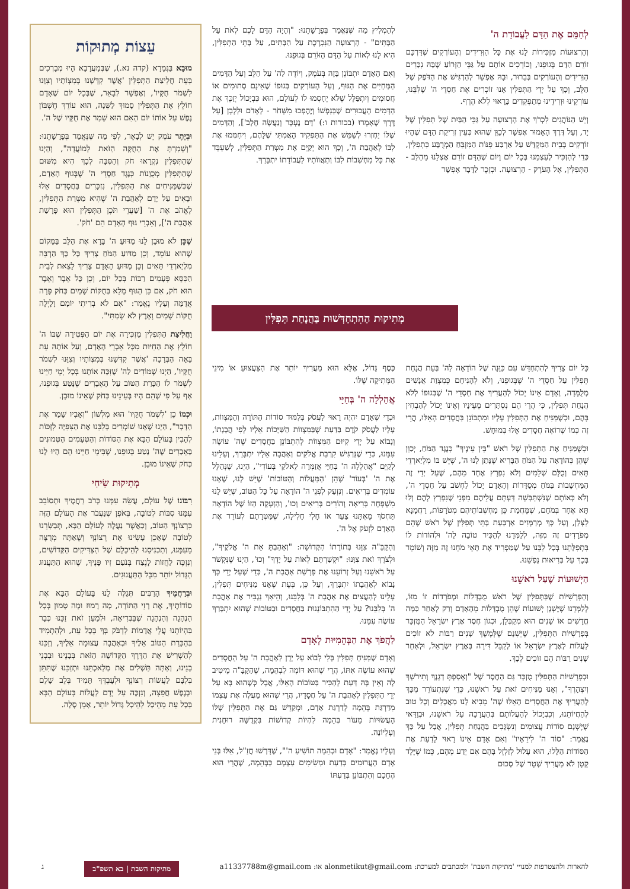לְחַמֵּם אֶת הַדָּם לַעֲבוֹדַת ה'
וְהָרְצוּעוֹת מַזְכִּירוֹת לָנוּ אֶת כָּל הַוְּרִידִים וְהָעוֹרְקִים שֶׁדַּרְכָּם זוֹרֵם הַדָּם בְּגוּפֵנוּ, וְכוֹרְכִים אוֹתָם עַל גַּבֵּי הַזְּרוֹעַ שֶׁבָּהּ נִכָּרִים הַוְּרִידִים וְהָעוֹרְקִים בְּבֵרוּר, וּבָהּ אֶפְשָׁר לְהַרְגִּישׁ אֶת הַדֹּפֶק שֶׁל הַלֵּב, וְכָךְ עַל יְדֵי הַתְּפִלִּין אָנוּ זוֹכְרִים אֶת חַסְדֵי ה' שֶׁלִּבֵּנוּ, עוֹרְקֵינוּ וּוְרִידֵינוּ מְתַפְקְדִים כָּרָאוּי לְלֹא הֶרֶף.
וְיֵשׁ הַנּוֹהֲגִים לִכְרֹךְ אֶת הָרְצוּעָה עַל גַּבֵּי הַבַּיִת שֶׁל תְּפִלִּין שֶׁל יָד, וְעַל דֶּרֶךְ הָאָמוּר אֶפְשָׁר לְכַוֵּן שֶׁהוּא כְּעֵין זְרִיקַת הַדָּם שֶׁהָיוּ זוֹרְקִים בְּבֵית הַמִּקְדָּשׁ עַל אַרְבַּע פִּנּוֹת הַמִּזְבֵּחַ הַמְרֻבָּע כִּתְפִלִּין, כְּדֵי לְהַזְכִּיר לְעַצְמֵנוּ בְּכָל יוֹם וָיוֹם שֶׁהַדָּם זוֹרֵם אֶצְלֵנוּ מֵהַלֵּב - הַתְּפִלִּין, אֶל הָעֹרֶק - הָרְצוּעָה. וּכְזֵכֶר לַדָּבָר אֶפְשָׁר
לְהַמְלִיץ מַה שֶּׁנֶּאֱמַר בְּפָרָשָׁתֵנוּ: "וְהָיָה הַדָּם לָכֶם לְאֹת עַל הַבָּתִּים" - הָרְצוּעָה הַנִּכְרֶכֶת עַל הַבָּתִּים, עַל בָּתֵּי הַתְּפִלִּין, הִיא לָנוּ לְאוֹת עַל הַדָּם הַזּוֹרֵם בְּגוּפֵנוּ.
וְאִם הָאָדָם יִתְבּוֹנֵן בָּזֶה בְּעֹמֶק, וְיוֹדֶה לַה' עַל הַלֵּב וְעַל הַדָּמִים הַמְּחַיִּים אֶת הַגּוּף, וְעַל הָעוֹרְקִים בְּגוּפוֹ שֶׁאֵינָם סְתוּמִים אוֹ חֲסוּמִים וְיִתְפַּלֵּל שֶׁלֹּא יֵחָסְמוּ לוֹ לְעוֹלָם, הוּא כִּבְיָכוֹל יְזַכֵּךְ אֶת הַדָּמִים הָעֲכוּרִים שֶׁבְּנַפְשׁוֹ וְיֶהֶפְכוּ מִשָּׁחֹר - לְאָדֹם וּלְלָבָן [עַל דֶּרֶךְ שֶׁאָמְרוּ (בכורות ו:) 'דָּם נֶעְכָּר וְנַעֲשָׂה חָלָב'], וְהַדָּמִים שֶׁלּוֹ יַחְזְרוּ לְשַׁמֵּשׁ אֶת הַתַּפְקִיד הָאֲמִתִּי שֶׁלָּהֶם, וִיחַמְּמוּ אֶת לִבּוֹ לְאַהֲבַת ה', וְכָךְ הוּא יְקַיֵּם אֶת מַטְּרַת הַתְּפִלִּין, לְשַׁעְבֵּד אֶת כָּל מַחְשְׁבוֹת לִבּוֹ וְתַאֲווֹתָיו לַעֲבוֹדָתוֹ יִתְבָּרַךְ.
עֵצוֹת מְתוּקוֹת
מוּבָא בַּגְּמָרָא (קדה נא.), שֶׁבְּמַעֲרָבָא הָיוּ מְבָרְכִים בְּעֵת חֲלִיצַת הַתְּפִלִּין 'אֲשֶׁר קִדְּשָׁנוּ בְּמִצְוֹתָיו וְצִוָּנוּ לִשְׁמֹר חֻקָּיו', וְאֶפְשָׁר לְבָאֵר, שֶׁבְּכָל יוֹם שֶׁאָדָם חוֹלֵץ אֶת הַתְּפִלִּין סָמוּךְ לַשֵּׁנָה, הוּא עוֹרֵךְ חֶשְׁבּוֹן נֶפֶשׁ עַל אוֹתוֹ יוֹם הַאִם הוּא שָׁמַר אֶת חֻקָּיו שֶׁל ה'.
וּבְיֶתֶר עֹמֶק יֵשׁ לְבָאֵר, לְפִי מַה שֶּׁנֶּאֱמַר בְּפָרָשָׁתֵנוּ: "וְשָׁמַרְתָּ אֶת הַחֻקָּה הַזֹּאת לְמוֹעֲדָהּ", וְהַיְנוּ שֶׁהַתְּפִלִּין נִקְרָאוּ חֹק וְהַסִּבָּה לְכָךְ הִיא מִשּׁוּם שֶׁהַתְּפִלִּין מְכֻוָּנוֹת כְּנֶגֶד חַסְדֵי ה' שֶׁבְּגוּף הָאָדָם, שֶׁכְּשֶׁמַּנִּיחִים אֶת הַתְּפִלִּין, נִזְכָּרִים בַּחֲסָדִים אֵלּוּ וּבָאִים עַל יָדָם לְאַהֲבַת ה' שֶׁהִיא מַטְּרַת הַתְּפִלִּין, לֶאֱהֹב אֶת ה' [שַׁעֲרֵי תֹּכֶן הַתְּפִלִּין הוּא פָּרָשַׁת אַהֲבַת ה'], וְאֵבְרֵי גּוּף הָאָדָם הֵם 'חֹק'.
שֶׁכֵּן לֹא מוּבָן לָנוּ מַדּוּעַ ה' בָּרָא אֶת הַלֵּב בַּמָּקוֹם שֶׁהוּא עוֹמֵד, וְכֵן מַדּוּעַ הַמֹּחַ צָרִיךְ כָּל כָּךְ הַרְבֵּה מִלְיַארְדֵי תָּאִים וְכֵן מַדּוּעַ הָאָדָם צָרִיךְ לָצֵאת לְבֵית הַכִּסֵּא פְּעָמִים רַבּוֹת בְּכָל יוֹם, וְכֵן כָּל אֵבֶר וְאֵבֶר הוּא חֹק, אִם כֵּן הַגּוּף מָלֵא בְּחֻקּוֹת שָׁמַיִם כְּחֹק פָּרָה אֲדֻמָּה וְעָלָיו נֶאֱמַר: "אִם לֹא בְרִיתִי יוֹמָם וָלָיְלָה חֻקּוֹת שָׁמַיִם וָאָרֶץ לֹא שָׂמְתִּי".
וַחֲלִיצַת הַתְּפִלִּין מַזְכִּירָה אֶת יוֹם הַפְּטִירָה שֶׁבּוֹ ה' חוֹלֵץ אֶת הַחִיּוּת מִכָּל אֵבְרֵי הָאָדָם, וְעַל אוֹתָהּ עֵת בָּאָה הַבְּרָכָה 'אֲשֶׁר קִדְּשָׁנוּ בְּמִצְוֹתָיו וְצִוָּנוּ לִשְׁמֹר חֻקָּיו', הַיְנוּ שֶׁמּוֹדִים לַה' שֶׁזִּכָּה אוֹתָנוּ בְּכָל יְמֵי חַיֵּינוּ לִשְׁמֹר לוֹ הַכָּרַת הַטּוֹב עַל הָאֵבָרִים שֶׁנָּטַע בְּגוּפֵנוּ, אַף עַל פִּי שֶׁהֵם הָיוּ בְּעֵינֵינוּ כְּחֹק שֶׁאֵינוֹ מוּבָן.
וּכְמוֹ כֵן 'לִשְׁמֹר חֻקָּיו' הוּא מִלְּשׁוֹן "וְאָבִיו שָׁמַר אֶת הַדָּבָר", הַיְנוּ שֶׁאָנוּ שׁוֹמְרִים בְּלִבֵּנוּ אֶת הַצִּפִּיָּה לִזְכּוֹת לְהָבִין בָּעוֹלָם הַבָּא אֶת הַסּוֹדוֹת וְהַטְּעָמִים הַטְּמוּנִים בָּאֵבָרִים שֶׁה' נָטַע בְּגוּפֵנוּ, שֶׁבִּימֵי חַיֵּינוּ הֵם הָיוּ לָנוּ כְּחֹק שֶׁאֵינוֹ מוּבָן.
מְתִיקוּת שִׂיחִי
רִבּוֹנוֹ שֶׁל עוֹלָם, עֲשֵׂה עִמָּנוּ כְּרֹב רַחֲמֶיךָ וּתְסוֹבֵב עִמָּנוּ סִבּוֹת לְטוֹבָה, בְּאֹפֶן שֶׁנַּעֲבֹר אֶת הָעוֹלָם הַזֶּה כִּרְצוֹנְךָ הַטּוֹב, וְכַאֲשֶׁר נַעֲלֶה לָעוֹלָם הַבָּא, תְּבַשְּׂרֵנוּ לְטוֹבָה שֶׁאָכֵן עָשִׂינוּ אֶת רְצוֹנְךָ וְשֶׁאַתָּה מְרֻצֶּה מֵעִמָּנוּ, וְתַכְנִיסֵנוּ לְהֵיכָלָם שֶׁל הַצַּדִּיקִים הַקְּדוֹשִׁים, וְנִזְכֶּה לַחֲזוֹת לָנֶצַח בְּנֹעַם זִיו פָּנֶיךָ, שֶׁהוּא הַתַּעֲנוּג הַגָּדוֹל יוֹתֵר מִכָּל הַתַּעֲנוּגִים.
וּבְרַחֲמֶיךָ הָרַבִּים תְּגַלֶּה לָנוּ בָּעוֹלָם הַבָּא אֶת סוֹדוֹתֶיךָ, אֶת רָזֵי הַתּוֹרָה, מָה רָמוּז וּמָה טָמוּן בְּכָל הַנְהָגָה וְהַנְהָגָה שֶׁבַּבְּרִיאָה, וּלְמַעַן זֹאת זַכֵּנוּ כְּבָר בִּהְיוֹתֵנוּ עֲלֵי אֲדָמוֹת לִדְבֹּק בְּךָ בְּכָל עֵת, וּלְהִתְמִיד בְּהַכָּרַת הַטּוֹב אֵלֶיךָ וּבְאַהֲבָה עֲצוּמָה אֵלֶיךָ, וְזַכֵּנוּ לְהַשְׁרִישׁ אֶת הַדֶּרֶךְ הַקְּדוֹשָׁה הַזֹּאת בְּבָנֵינוּ וּבִבְנֵי בָנֵינוּ, וְאַתָּה תַּשְׁלִים אֶת מְלַאכְתֵּנוּ וּתְזַכֵּנוּ שֶׁתִּתֵּן בְּלִבָּם לַעֲשׂוֹת רְצוֹנְךָ וּלְעָבְדְּךָ תָּמִיד בְּלֵב שָׁלֵם וּבְנֶפֶשׁ חֲפֵצָה, וְנִזְכֶּה עַל יָדָם לַעֲלוֹת בָּעוֹלָם הַבָּא בְּכָל עֵת מֵהֵיכָל לְהֵיכָל גָּדוֹל יוֹתֵר, אָמֵן סֶלָה.
מְתִיקוּת הַהִתְחַדְּשׁוּת בַּהֲנָחַת תְּפִלִּין
כָּל יוֹם צָרִיךְ לְהִתְחַדֵּשׁ עִם כַּוָּנָה שֶׁל הוֹדָאָה לַה' בְּעֵת הֲנָחַת תְּפִלִּין עַל חַסְדֵי ה' שֶׁבְּגוּפֵנוּ, וְלֹא לְהָנִיחָם כְּמִצְוַת אֲנָשִׁים מְלֻמָּדָה, וְאָדָם אֵינוֹ יָכוֹל לְהַעֲרִיךְ אֶת חַסְדֵי ה' שֶׁבְּגוּפוֹ לְלֹא הֲנָחַת תְּפִלִּין, כִּי הֲרֵי הֵם נִסְתָּרִים מֵעֵינָיו וְאֵינוֹ יָכוֹל לְהַבְחִין בָּהֶם, וּכְשֶׁמַּנִּיחַ אֶת הַתְּפִלִּין עָלָיו וּמִתְבּוֹנֵן בַּחֲסָדִים הָאֵלּוּ, הֲרֵי זֶה כְּמוֹ שֶׁרוֹאֶה חֲסָדִים אֵלּוּ בְּמוּחָשׁ.
וּכְשֶׁמַּנִּיחַ אֶת הַתְּפִלִּין שֶׁל רֹאשׁ "בֵּין עֵינֶיךָ" כְּנֶגֶד הַמֹּחַ, יְכַוֵּן שֶׁהֵן כְּהוֹדָאָה עַל הַמֹּחַ הַבָּרִיא שֶׁנָּתַן לָנוּ ה', שֶׁיֵּשׁ בּוֹ מִלְיַארְדֵי תָּאִים וְכֻלָּם שְׁלֵמִים וְלֹא נִפְרָץ אֶחָד מֵהֶם, שֶׁעַל יְדֵי זֶה הַמַּחְשָׁבוֹת בַּמֹּחַ מְסֻדָּרוֹת וְהָאָדָם יָכוֹל לַחְשֹׁב עַל חַסְדֵי ה', וְלֹא כְּאוֹתָם שֶׁנִּשְׁתַּבְּשָׁה דַּעְתָּם עֲלֵיהֶם מִפְּנֵי שֶׁנִּפְרַץ לָהֶם וְלוּ תָּא אֶחָד בְּמֹחָם, שֶׁמֵּחֲמַת כֵּן מַחְשְׁבוֹתֵיהֶם מְטֹרָפוֹת, רַחֲמָנָא לִצְּלַן, וְעַל כָּךְ מְרַמְּזִים אַרְבַּעַת בָּתֵּי תְּפִלִּין שֶׁל רֹאשׁ שֶׁהֵם מְפֹרָדִים זֶה מִזֶּה, לְלַמְּדֵנוּ לְהַכִּיר טוֹבָה לַה' וּלְהוֹדוֹת לוֹ בִּתְפִלָּתֵנוּ בְּכָל לִבֵּנוּ עַל שֶׁמַּפְרִיד אֶת תָּאֵי מֹחֵנוּ זֶה מִזֶּה וְשׁוֹמֵר בְּכָךְ עַל בְּרִיאוּת נַפְשֵׁנוּ.
הַיְשׁוּעוֹת שֶׁעַל רֹאשֵׁנוּ
וְהַפָּרָשִׁיּוֹת שֶׁבַּתְּפִלִּין שֶׁל רֹאשׁ מֻבְדָּלוֹת וּמְפֹרָדוֹת זוֹ מִזּוֹ, לְלַמְּדֵנוּ שֶׁיֶּשְׁנָן יְשׁוּעוֹת שֶׁהֵן מֻבְדָּלוֹת מֵהָאָדָם וְרַק לְאַחַר כַּמָּה חֳדָשִׁים אוֹ שָׁנִים הוּא מְקַבְּלָן, וּכְגוֹן חֶסֶד אֶרֶץ יִשְׂרָאֵל הַמֻּזְכָּר בְּפָרָשִׁיּוֹת הַתְּפִלִּין, שֶׁיֵּשְׁנָם שֶׁלְּמֶשֶׁךְ שָׁנִים רַבּוֹת לֹא זוֹכִים לַעֲלוֹת לְאֶרֶץ יִשְׂרָאֵל אוֹ לְקַבֵּל דִּירָה בְּאֶרֶץ יִשְׂרָאֵל, וּלְאַחַר שָׁנִים רַבּוֹת הֵם זוֹכִים לְכָךְ.
וּבְפָרָשִׁיּוֹת הַתְּפִלִּין מֻזְכָּר גַּם הַחֶסֶד שֶׁל "וְאָסַפְתָּ דְגָנֶךָ וְתִירֹשְׁךָ וְיִצְהָרֶךָ", וְאָנוּ מַנִּיחִים זֹאת עַל רֹאשֵׁנוּ, כְּדֵי שֶׁנִּתְעוֹרֵר מִכָּךְ לְהַעֲרִיךְ אֶת הַחֲסָדִים הָאֵלּוּ שֶׁה' מֵבִיא לָנוּ מַאֲכָלִים וְכָל טוּב לְהַחֲיוֹתֵנוּ, וְכִבְיָכוֹל לְהַעֲלוֹתָם בְּהַעֲרָכָה עַל רֹאשֵׁנוּ, וּבְוַדַּאי שֶׁיֶּשְׁנָם סוֹדוֹת עֲצוּמִים וְנִשְׂגָּבִים בַּהֲנָחַת תְּפִלִּין, אֲבָל עַל כָּךְ נֶאֱמַר: "סוֹד ה' לִירֵאָיו" וְאִם אָדָם אֵינוֹ רָאוּי לָדַעַת אֶת הַסּוֹדוֹת הַלָּלוּ, הוּא עָלוּל לְזַלְזֵל בָּהֶם אִם יֵדַע מֵהֶם, כְּמוֹ שֶׁיֶּלֶד קָטָן לֹא מַעֲרִיךְ שְׁטָר שֶׁל סְכוּם
כֶּסֶף גָּדוֹל, אֶלָּא הוּא מַעֲרִיךְ יוֹתֵר אֶת הַצַּעֲצוּעַ אוֹ מִינֵי הַמְּתִיקָה שֶׁלּוֹ.
אֲהַלְלָה ה' בְּחַיָּי
וּכְדֵי שֶׁאָדָם יִהְיֶה רָאוּי לַעֲסֹק בְּלִמּוּד סוֹדוֹת הַתּוֹרָה וְהַמִּצְווֹת, עָלָיו לַעֲסֹק קֹדֶם בַּדַּעַת שֶׁבַּמִּצְווֹת הַשַּׁיָּכוֹת אֵלָיו לְפִי הֲבָנָתוֹ, וְנָבוֹא עַל יְדֵי קִיּוּם הַמִּצְווֹת לְהִתְבּוֹנֵן בַּחֲסָדִים שֶׁה' עוֹשֶׂה עִמָּנוּ, כְּדֵי שֶׁנַּרְגִּישׁ קִרְבַת אֱלֹקִים וְאַהֲבָה אֵלָיו יִתְבָּרַךְ, וְעָלֵינוּ לְקַיֵּם "אֲהַלְלָה ה' בְּחַיָּי אֲזַמְּרָה לֵאלֹקַי בְּעוֹדִי", הַיְנוּ, שֶׁנְּהַלֵּל אֶת ה' 'בְּעוֹד' שֶׁהֵן 'הַמַּעֲלוֹת וְהַטּוֹבוֹת' שֶׁיֵּשׁ לָנוּ, שֶׁאָנוּ עוֹמְדִים בְּרִיאִים. וְנִזְעַק לִפְנֵי ה' הוֹדָאָה עַל כָּל הַטּוֹב, שֶׁיֵּשׁ לָנוּ מִשְׁפָּחָה בְּרִיאָה וְהוֹרִים בְּרִיאִים וְכוּ', וְהַזְּעָקָה הַזּוֹ שֶׁל הוֹדָאָה תַּחְסֹךְ מֵאִתָּנוּ צַעַר אוֹ חָלִי חָלִילָה, שֶׁמַּטְּרָתָם לְעוֹרֵר אֶת הָאָדָם לִזְעֹק אֶל ה'.
וְהַקָּבָּ"ה צִוָּנוּ בְּתוֹרָתוֹ הַקְּדוֹשָׁה: "וְאָהַבְתָּ אֵת ה' אֱלֹקֶיךָ", וּלְצֹרֶךְ זֹאת צִוָּנוּ: "וּקְשַׁרְתָּם לְאוֹת עַל יָדֶךָ" וְכוּ', הַיְנוּ שֶׁנִּקְשֹׁר עַל רֹאשֵׁנוּ וְעַל זְרוֹעֵנוּ אֶת פָּרָשַׁת אַהֲבַת ה', כְּדֵי שֶׁעַל יְדֵי כָּךְ נָבוֹא לְאַהֲבָתוֹ יִתְבָּרַךְ, וְעַל כֵּן, בְּעֵת שֶׁאָנוּ מַנִּיחִים תְּפִלִּין, עָלֵינוּ לְהַעֲצִים אֶת אַהֲבַת ה' בְּלִבֵּנוּ, וְהֵיאַךְ נַגְבִּיר אֶת אַהֲבַת ה' בְּלִבֵּנוּ? עַל יְדֵי הַהִתְבּוֹנְנוּת בַּחֲסָדִים וּבַטּוֹבוֹת שֶׁהוּא יִתְבָּרַךְ עוֹשֶׂה עִמָּנוּ.
לַהֲפֹךְ אֶת הַבְּהֵמִיּוּת לְאָדָם
וְאָדָם שֶׁמַּנִּיחַ תְּפִלִּין בְּלִי לְבוֹא עַל יָדָן לְאַהֲבַת ה' עַל הַחֲסָדִים שֶׁהוּא עוֹשֶׂה אִתּוֹ, הֲרֵי שֶׁהוּא דּוֹמֶה לִבְהֵמָה, שֶׁהַקָּבָּ"ה מֵיטִיב לָהּ וְאֵין בָּהּ דַּעַת לְהַכִּיר בַּטּוֹבוֹת הָאֵלּוּ, אֲבָל כְּשֶׁהוּא בָּא עַל יְדֵי הַתְּפִלִּין לְאַהֲבַת ה' עַל חֲסָדָיו, הֲרֵי שֶׁהוּא מַעֲלֶה אֶת עַצְמוֹ מִדַּרְגַּת בְּהֵמָה לְדַרְגַּת אָדָם, וּמְקַדֵּשׁ גַּם אֶת הַתְּפִלִּין שֶׁלּוֹ הָעֲשׂוּיוֹת מֵעוֹר בְּהֵמָה לִהְיוֹת קְדוֹשׁוֹת בִּקְדֻשָּׁה רוּחָנִית וְעֶלְיוֹנָה.
וְעָלָיו נֶאֱמַר: "אָדָם וּבְהֵמָה תוֹשִׁיעַ ה'", שֶׁדָּרְשׁוּ חֲזַ"ל, אֵלּוּ בְּנֵי אָדָם הָעֲרוּמִים בְּדַעַת וּמְשִׂימִים עַצְמָם כַּבְּהֵמָה, שֶׁהֲרֵי הוּא הֶחָכָם וְהִתְבּוֹנֵן בְּדַעְתּוֹ
להארות ולהצטרפות למנויי 'מתיקות השבת' ולמכתבים למערכת: alonmetikut@gmail.com או: a11337788m@gmail.com מתיקות השבת | בא תשפ"ב ג